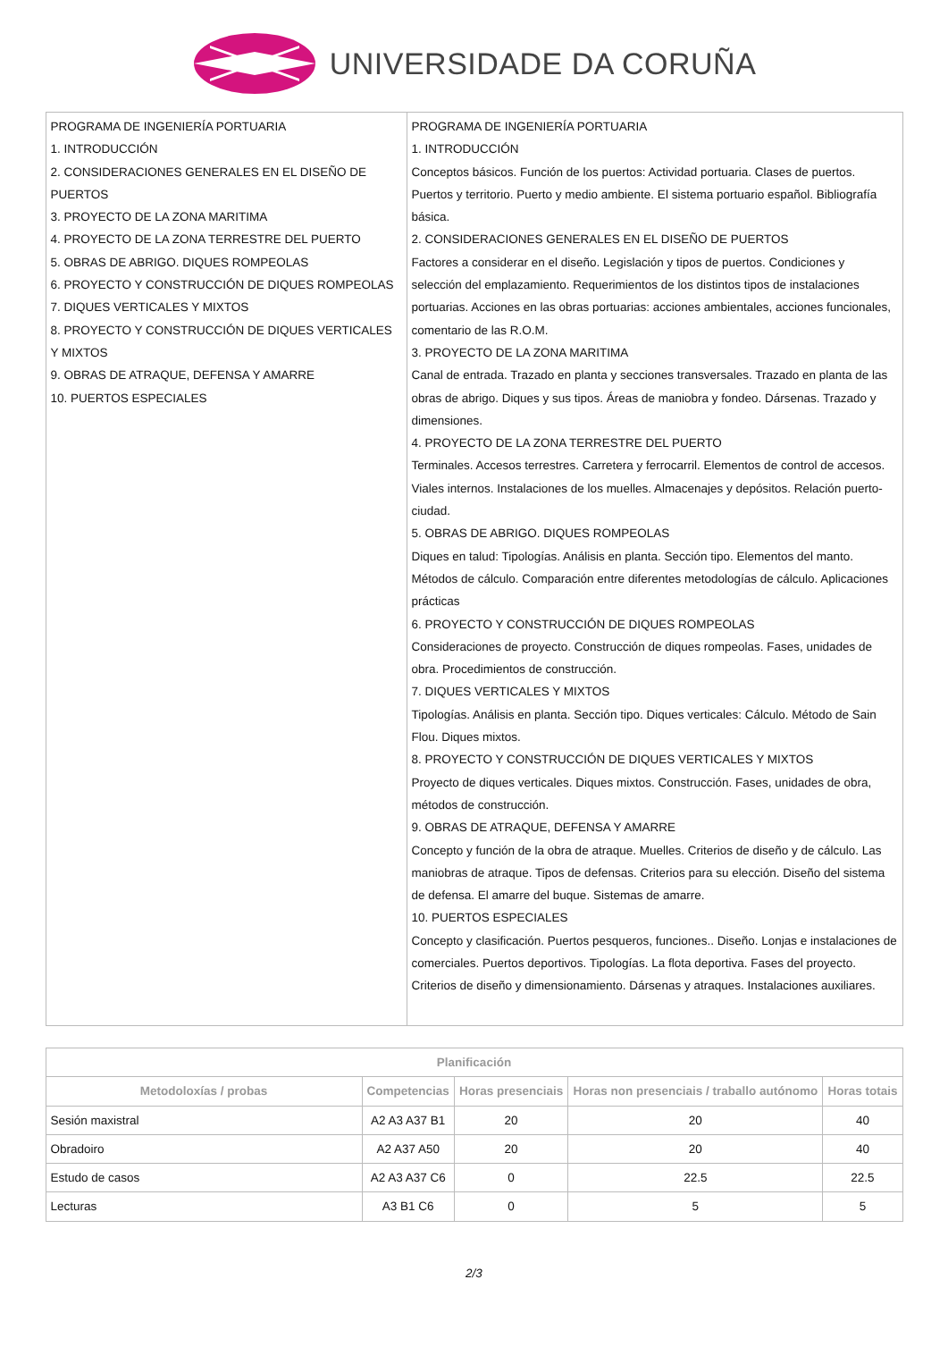UNIVERSIDADE DA CORUÑA
| PROGRAMA DE INGENIERÍA PORTUARIA 1. INTRODUCCIÓN 2. CONSIDERACIONES GENERALES EN EL DISEÑO DE PUERTOS 3. PROYECTO DE LA ZONA MARITIMA 4. PROYECTO DE LA ZONA TERRESTRE DEL PUERTO 5. OBRAS DE ABRIGO. DIQUES ROMPEOLAS 6. PROYECTO Y CONSTRUCCIÓN DE DIQUES ROMPEOLAS 7. DIQUES VERTICALES Y MIXTOS 8. PROYECTO Y CONSTRUCCIÓN DE DIQUES VERTICALES Y MIXTOS 9. OBRAS DE ATRAQUE, DEFENSA Y AMARRE 10. PUERTOS ESPECIALES | PROGRAMA DE INGENIERÍA PORTUARIA 1. INTRODUCCIÓN Conceptos básicos. Función de los puertos: Actividad portuaria. Clases de puertos. Puertos y territorio. Puerto y medio ambiente. El sistema portuario español. Bibliografía básica. 2. CONSIDERACIONES GENERALES EN EL DISEÑO DE PUERTOS Factores a considerar en el diseño. Legislación y tipos de puertos. Condiciones y selección del emplazamiento. Requerimientos de los distintos tipos de instalaciones portuarias. Acciones en las obras portuarias: acciones ambientales, acciones funcionales, comentario de las R.O.M. 3. PROYECTO DE LA ZONA MARITIMA Canal de entrada. Trazado en planta y secciones transversales. Trazado en planta de las obras de abrigo. Diques y sus tipos. Áreas de maniobra y fondeo. Dársenas. Trazado y dimensiones. 4. PROYECTO DE LA ZONA TERRESTRE DEL PUERTO Terminales. Accesos terrestres. Carretera y ferrocarril. Elementos de control de accesos. Viales internos. Instalaciones de los muelles. Almacenajes y depósitos. Relación puerto-ciudad. 5. OBRAS DE ABRIGO. DIQUES ROMPEOLAS Diques en talud: Tipologías. Análisis en planta. Sección tipo. Elementos del manto. Métodos de cálculo. Comparación entre diferentes metodologías de cálculo. Aplicaciones prácticas 6. PROYECTO Y CONSTRUCCIÓN DE DIQUES ROMPEOLAS Consideraciones de proyecto. Construcción de diques rompeolas. Fases, unidades de obra. Procedimientos de construcción. 7. DIQUES VERTICALES Y MIXTOS Tipologías. Análisis en planta. Sección tipo. Diques verticales: Cálculo. Método de Sain Flou. Diques mixtos. 8. PROYECTO Y CONSTRUCCIÓN DE DIQUES VERTICALES Y MIXTOS Proyecto de diques verticales. Diques mixtos. Construcción. Fases, unidades de obra, métodos de construcción. 9. OBRAS DE ATRAQUE, DEFENSA Y AMARRE Concepto y función de la obra de atraque. Muelles. Criterios de diseño y de cálculo. Las maniobras de atraque. Tipos de defensas. Criterios para su elección. Diseño del sistema de defensa. El amarre del buque. Sistemas de amarre. 10. PUERTOS ESPECIALES Concepto y clasificación. Puertos pesqueros, funciones.. Diseño. Lonjas e instalaciones de comerciales. Puertos deportivos. Tipologías. La flota deportiva. Fases del proyecto. Criterios de diseño y dimensionamiento. Dársenas y atraques. Instalaciones auxiliares. |
| Planificación | | | | |
| --- | --- | --- | --- | --- |
| Metodoloxías / probas | Competencias | Horas presenciais | Horas non presenciais / traballo autónomo | Horas totais |
| Sesión maxistral | A2 A3 A37 B1 | 20 | 20 | 40 |
| Obradoiro | A2 A37 A50 | 20 | 20 | 40 |
| Estudo de casos | A2 A3 A37 C6 | 0 | 22.5 | 22.5 |
| Lecturas | A3 B1 C6 | 0 | 5 | 5 |
2/3